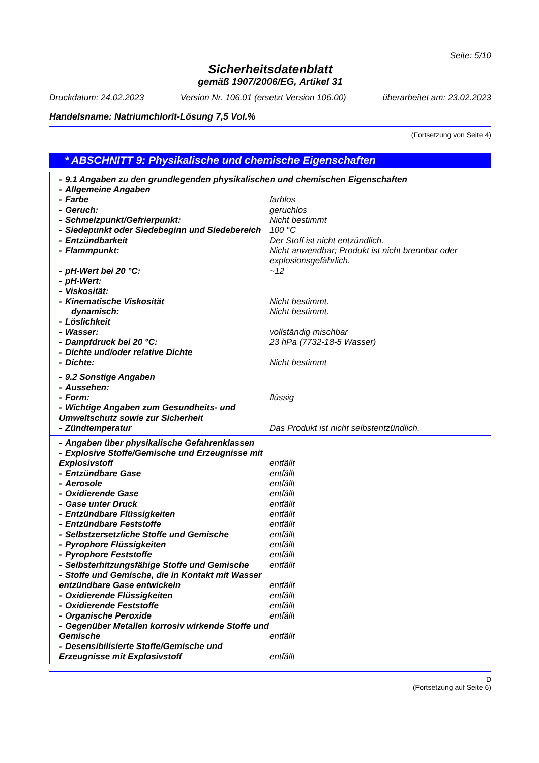Seite: 5/10
Sicherheitsdatenblatt
gemäß 1907/2006/EG, Artikel 31
Druckdatum: 24.02.2023 Version Nr. 106.01 (ersetzt Version 106.00) überarbeitet am: 23.02.2023
Handelsname: Natriumchlorit-Lösung 7,5 Vol.%
(Fortsetzung von Seite 4)
* ABSCHNITT 9: Physikalische und chemische Eigenschaften
| - 9.1 Angaben zu den grundlegenden physikalischen und chemischen Eigenschaften | |
| - Allgemeine Angaben | |
| - Farbe | farblos |
| - Geruch: | geruchlos |
| - Schmelzpunkt/Gefrierpunkt: | Nicht bestimmt |
| - Siedepunkt oder Siedebeginn und Siedebereich | 100 °C |
| - Entzündbarkeit | Der Stoff ist nicht entzündlich. |
| - Flammpunkt: | Nicht anwendbar; Produkt ist nicht brennbar oder explosionsgefährlich. |
| - pH-Wert bei 20 °C: | ~12 |
| - pH-Wert: | |
| - Viskosität: | |
| - Kinematische Viskosität | Nicht bestimmt. |
| dynamisch: | Nicht bestimmt. |
| - Löslichkeit | |
| - Wasser: | vollständig mischbar |
| - Dampfdruck bei 20 °C: | 23 hPa (7732-18-5 Wasser) |
| - Dichte und/oder relative Dichte | |
| - Dichte: | Nicht bestimmt |
| - 9.2 Sonstige Angaben | |
| - Aussehen: | |
| - Form: | flüssig |
| - Wichtige Angaben zum Gesundheits- und Umweltschutz sowie zur Sicherheit | |
| - Zündtemperatur | Das Produkt ist nicht selbstentzündlich. |
| - Angaben über physikalische Gefahrenklassen | |
| - Explosive Stoffe/Gemische und Erzeugnisse mit Explosivstoff | entfällt |
| - Entzündbare Gase | entfällt |
| - Aerosole | entfällt |
| - Oxidierende Gase | entfällt |
| - Gase unter Druck | entfällt |
| - Entzündbare Flüssigkeiten | entfällt |
| - Entzündbare Feststoffe | entfällt |
| - Selbstzersetzliche Stoffe und Gemische | entfällt |
| - Pyrophore Flüssigkeiten | entfällt |
| - Pyrophore Feststoffe | entfällt |
| - Selbsterhitzungsfähige Stoffe und Gemische | entfällt |
| - Stoffe und Gemische, die in Kontakt mit Wasser entzündbare Gase entwickeln | entfällt |
| - Oxidierende Flüssigkeiten | entfällt |
| - Oxidierende Feststoffe | entfällt |
| - Organische Peroxide | entfällt |
| - Gegenüber Metallen korrosiv wirkende Stoffe und Gemische | entfällt |
| - Desensibilisierte Stoffe/Gemische und Erzeugnisse mit Explosivstoff | entfällt |
D
(Fortsetzung auf Seite 6)